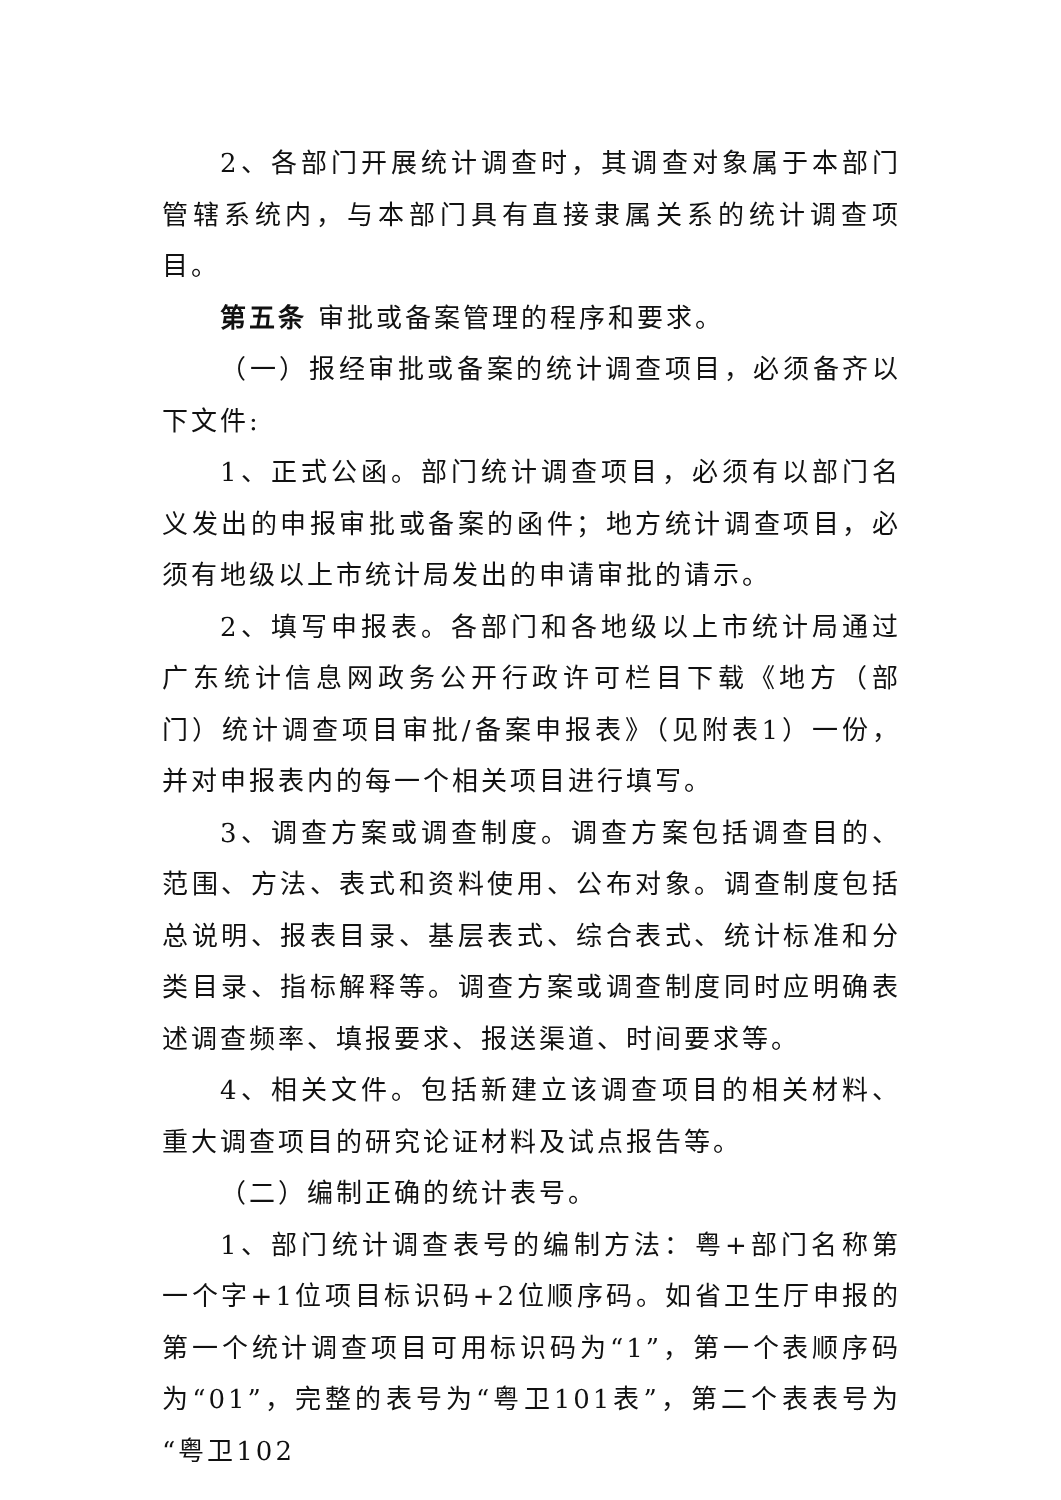2、各部门开展统计调查时，其调查对象属于本部门管辖系统内，与本部门具有直接隶属关系的统计调查项目。
第五条 审批或备案管理的程序和要求。
（一）报经审批或备案的统计调查项目，必须备齐以下文件:
1、正式公函。部门统计调查项目，必须有以部门名义发出的申报审批或备案的函件；地方统计调查项目，必须有地级以上市统计局发出的申请审批的请示。
2、填写申报表。各部门和各地级以上市统计局通过广东统计信息网政务公开行政许可栏目下载《地方（部门）统计调查项目审批/备案申报表》（见附表1）一份，并对申报表内的每一个相关项目进行填写。
3、调查方案或调查制度。调查方案包括调查目的、范围、方法、表式和资料使用、公布对象。调查制度包括总说明、报表目录、基层表式、综合表式、统计标准和分类目录、指标解释等。调查方案或调查制度同时应明确表述调查频率、填报要求、报送渠道、时间要求等。
4、相关文件。包括新建立该调查项目的相关材料、重大调查项目的研究论证材料及试点报告等。
（二）编制正确的统计表号。
1、部门统计调查表号的编制方法：粤+部门名称第一个字+1位项目标识码+2位顺序码。如省卫生厅申报的第一个统计调查项目可用标识码为“1”，第一个表顺序码为“01”，完整的表号为“粤卫101表”，第二个表表号为“粤卫102